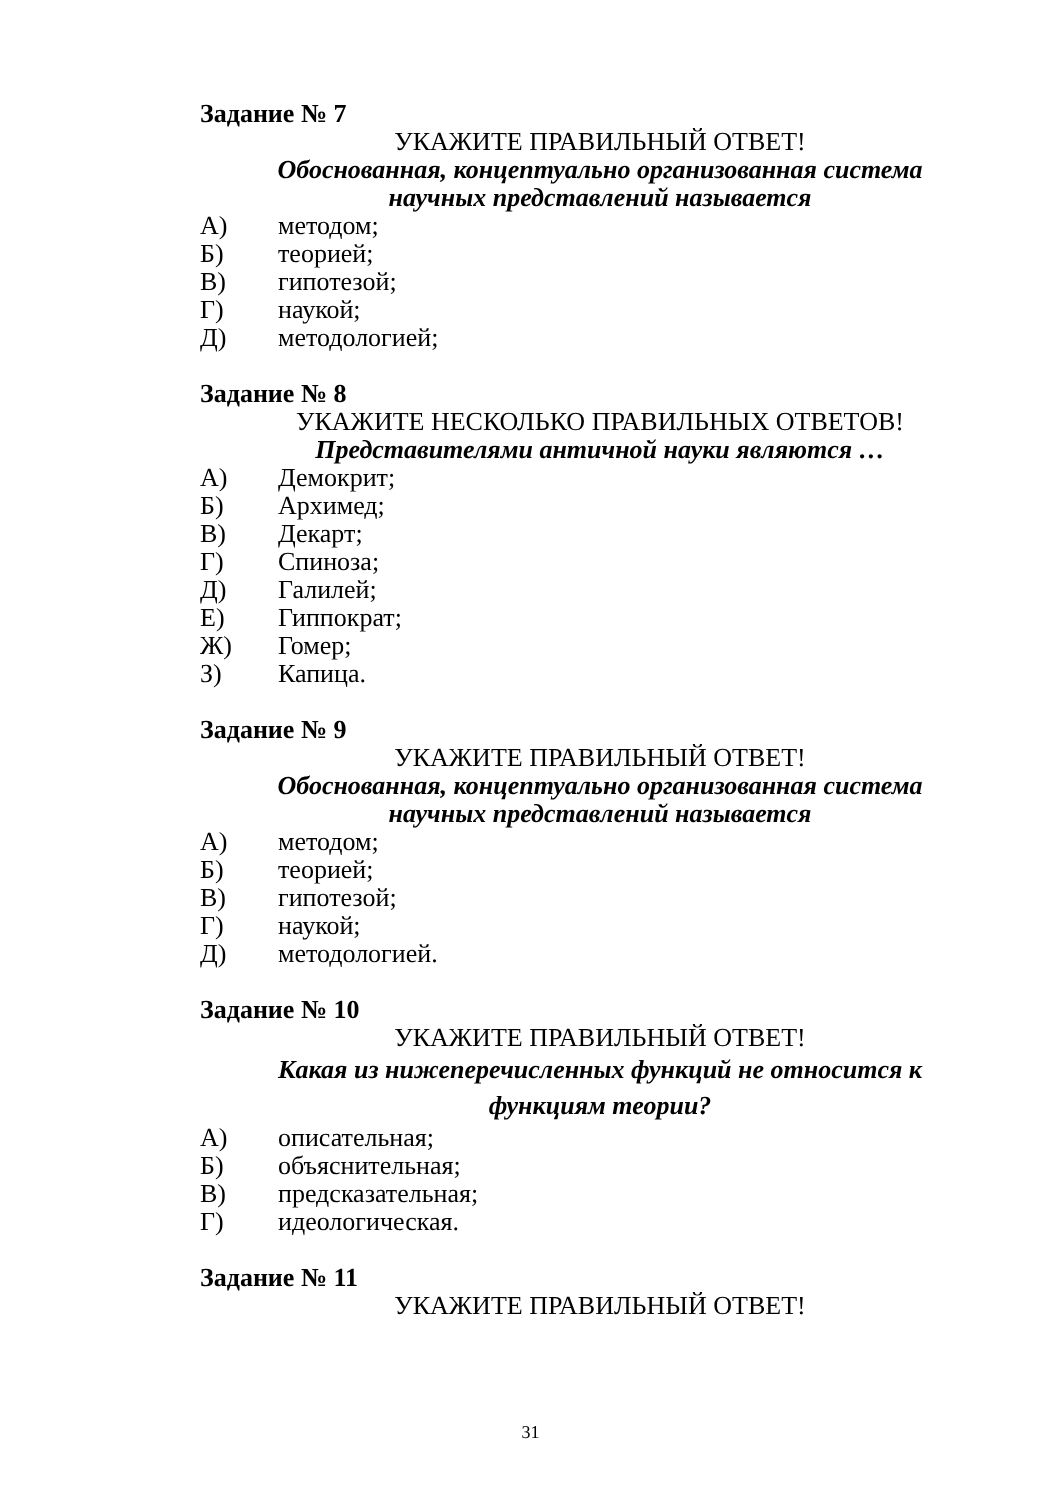Задание № 7
УКАЖИТЕ ПРАВИЛЬНЫЙ ОТВЕТ!
Обоснованная, концептуально организованная система научных представлений называется
А) методом;
Б) теорией;
В) гипотезой;
Г) наукой;
Д) методологией;
Задание № 8
УКАЖИТЕ НЕСКОЛЬКО ПРАВИЛЬНЫХ ОТВЕТОВ!
Представителями античной науки являются …
А) Демокрит;
Б) Архимед;
В) Декарт;
Г) Спиноза;
Д) Галилей;
Е) Гиппократ;
Ж) Гомер;
З) Капица.
Задание № 9
УКАЖИТЕ ПРАВИЛЬНЫЙ ОТВЕТ!
Обоснованная, концептуально организованная система научных представлений называется
А) методом;
Б) теорией;
В) гипотезой;
Г) наукой;
Д) методологией.
Задание № 10
УКАЖИТЕ ПРАВИЛЬНЫЙ ОТВЕТ!
Какая из нижеперечисленных функций не относится к функциям теории?
А) описательная;
Б) объяснительная;
В) предсказательная;
Г) идеологическая.
Задание № 11
УКАЖИТЕ ПРАВИЛЬНЫЙ ОТВЕТ!
31